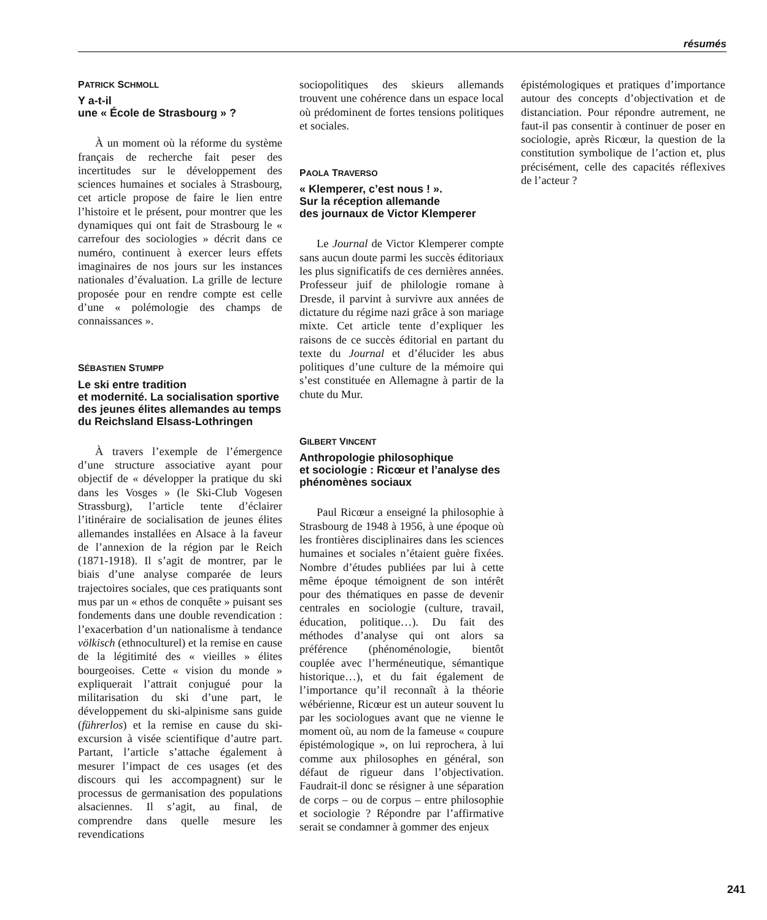résumés
PATRICK SCHMOLL
Y a-t-il
une « École de Strasbourg » ?
À un moment où la réforme du système français de recherche fait peser des incertitudes sur le développement des sciences humaines et sociales à Strasbourg, cet article propose de faire le lien entre l’histoire et le présent, pour montrer que les dynamiques qui ont fait de Strasbourg le « carrefour des sociologies » décrit dans ce numéro, continuent à exercer leurs effets imaginaires de nos jours sur les instances nationales d’évaluation. La grille de lecture proposée pour en rendre compte est celle d’une « polémologie des champs de connaissances ».
SÉBASTIEN STUMPP
Le ski entre tradition
et modernité. La socialisation sportive des jeunes élites allemandes au temps
du Reichsland Elsass-Lothringen
À travers l’exemple de l’émergence d’une structure associative ayant pour objectif de « développer la pratique du ski dans les Vosges » (le Ski-Club Vogesen Strassburg), l’article tente d’éclairer l’itinéraire de socialisation de jeunes élites allemandes installées en Alsace à la faveur de l’annexion de la région par le Reich (1871-1918). Il s’agit de montrer, par le biais d’une analyse comparée de leurs trajectoires sociales, que ces pratiquants sont mus par un « ethos de conquête » puisant ses fondements dans une double revendication : l’exacerbation d’un nationalisme à tendance völkisch (ethnoculturel) et la remise en cause de la légitimité des « vieilles » élites bourgeoises. Cette « vision du monde » expliquerait l’attrait conjugué pour la militarisation du ski d’une part, le développement du ski-alpinisme sans guide (führerlos) et la remise en cause du ski-excursion à visée scientifique d’autre part. Partant, l’article s’attache également à mesurer l’impact de ces usages (et des discours qui les accompagnent) sur le processus de germanisation des populations alsaciennes. Il s’agit, au final, de comprendre dans quelle mesure les revendications
sociopolitiques des skieurs allemands trouvent une cohérence dans un espace local où prédominent de fortes tensions politiques et sociales.
PAOLA TRAVERSO
« Klemperer, c’est nous ! ».
Sur la réception allemande
des journaux de Victor Klemperer
Le Journal de Victor Klemperer compte sans aucun doute parmi les succès éditoriaux les plus significatifs de ces dernières années. Professeur juif de philologie romane à Dresde, il parvint à survivre aux années de dictature du régime nazi grâce à son mariage mixte. Cet article tente d’expliquer les raisons de ce succès éditorial en partant du texte du Journal et d’élucider les abus politiques d’une culture de la mémoire qui s’est constituée en Allemagne à partir de la chute du Mur.
GILBERT VINCENT
Anthropologie philosophique
et sociologie : Ricœur et l’analyse des phénomènes sociaux
Paul Ricœur a enseigné la philosophie à Strasbourg de 1948 à 1956, à une époque où les frontières disciplinaires dans les sciences humaines et sociales n’étaient guère fixées. Nombre d’études publiées par lui à cette même époque témoignent de son intérêt pour des thématiques en passe de devenir centrales en sociologie (culture, travail, éducation, politique…). Du fait des méthodes d’analyse qui ont alors sa préférence (phénoménologie, bientôt couplée avec l’herméneutique, sémantique historique…), et du fait également de l’importance qu’il reconnaît à la théorie wébérienne, Ricœur est un auteur souvent lu par les sociologues avant que ne vienne le moment où, au nom de la fameuse « coupure épistémologique », on lui reprochera, à lui comme aux philosophes en général, son défaut de rigueur dans l’objectivation. Faudrait-il donc se résigner à une séparation de corps – ou de corpus – entre philosophie et sociologie ? Répondre par l’affirmative serait se condamner à gommer des enjeux
épistémologiques et pratiques d’importance autour des concepts d’objectivation et de distanciation. Pour répondre autrement, ne faut-il pas consentir à continuer de poser en sociologie, après Ricœur, la question de la constitution symbolique de l’action et, plus précisément, celle des capacités réflexives de l’acteur ?
241